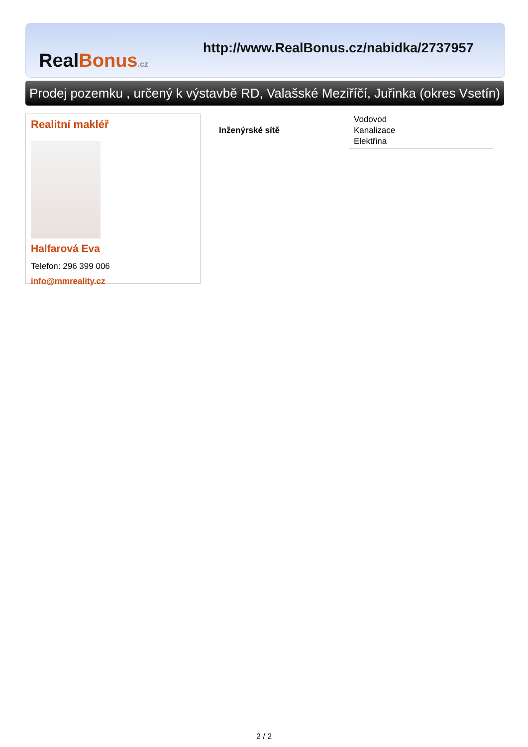RealBonus.cz
http://www.RealBonus.cz/nabidka/2737957
Prodej pozemku , určený k výstavbě RD, Valašské Meziříčí, Juřinka (okres Vsetín)
Realitní makléř
Halfarová Eva
Telefon: 296 399 006
info@mmreality.cz
| Inženýrské sítě | Vodovod Kanalizace Elektřina |
2 / 2